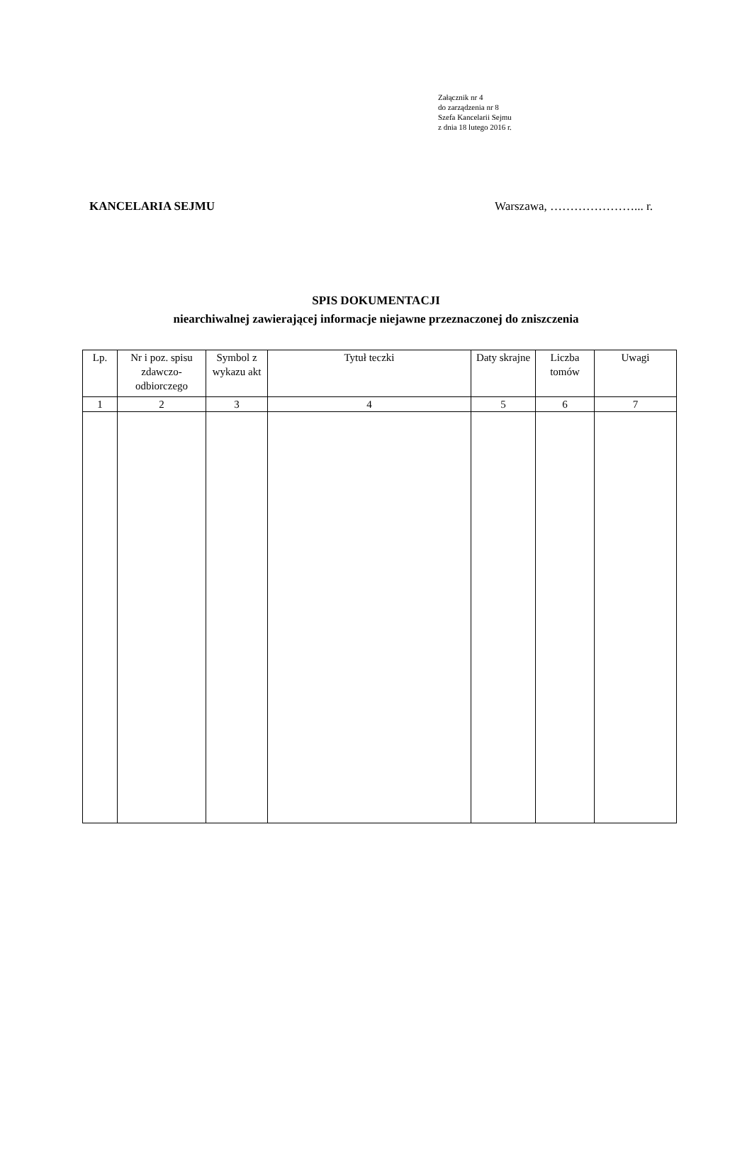Załącznik nr 4
do zarządzenia nr 8
Szefa Kancelarii Sejmu
z dnia 18 lutego 2016 r.
KANCELARIA SEJMU Warszawa, …………………... r.
SPIS DOKUMENTACJI
niearchiwalnej zawierającej informacje niejawne przeznaczonej do zniszczenia
| Lp. | Nr i poz. spisu zdawczo-odbiorczego | Symbol z wykazu akt | Tytuł teczki | Daty skrajne | Liczba tomów | Uwagi |
| --- | --- | --- | --- | --- | --- | --- |
| 1 | 2 | 3 | 4 | 5 | 6 | 7 |